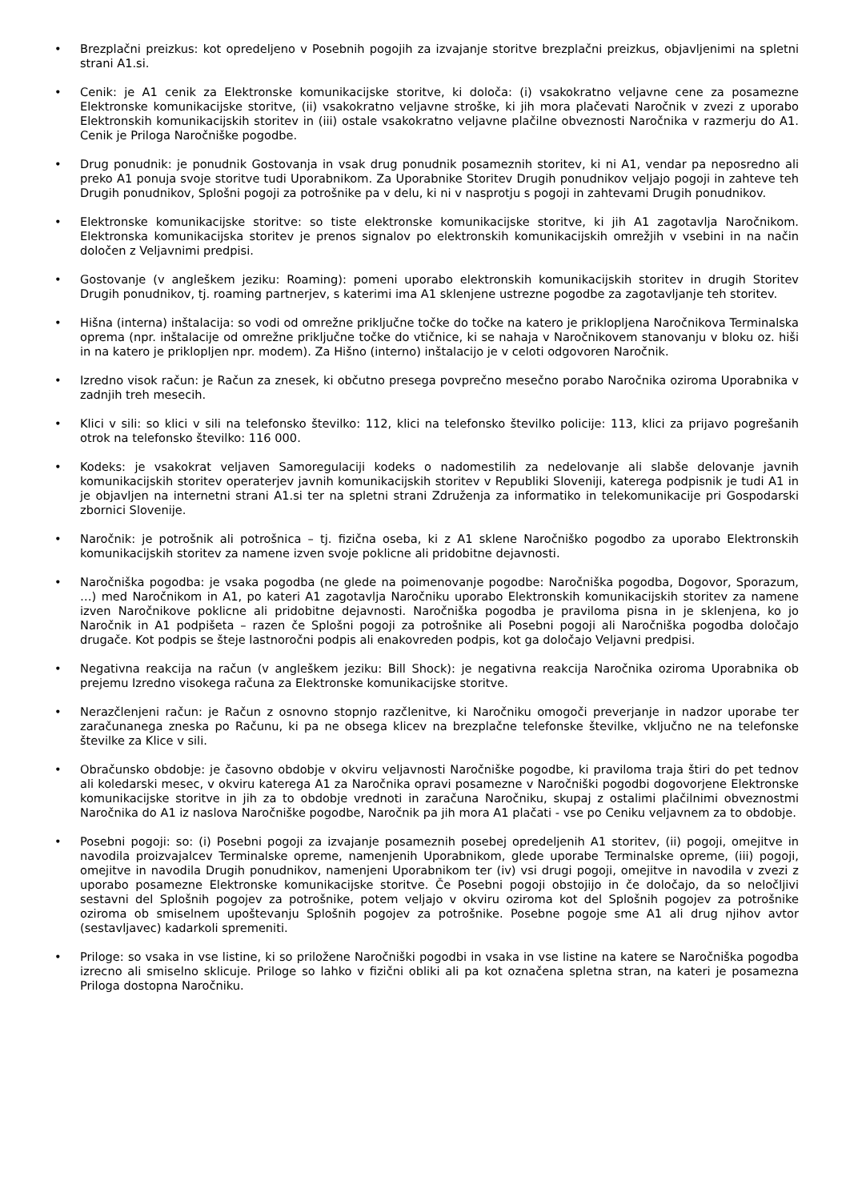• Brezplačni preizkus: kot opredeljeno v Posebnih pogojih za izvajanje storitve brezplačni preizkus, objavljenimi na spletni strani A1.si.
• Cenik: je A1 cenik za Elektronske komunikacijske storitve, ki določa: (i) vsakokratno veljavne cene za posamezne Elektronske komunikacijske storitve, (ii) vsakokratno veljavne stroške, ki jih mora plačevati Naročnik v zvezi z uporabo Elektronskih komunikacijskih storitev in (iii) ostale vsakokratno veljavne plačilne obveznosti Naročnika v razmerju do A1. Cenik je Priloga Naročniške pogodbe.
• Drug ponudnik: je ponudnik Gostovanja in vsak drug ponudnik posameznih storitev, ki ni A1, vendar pa neposredno ali preko A1 ponuja svoje storitve tudi Uporabnikom. Za Uporabnike Storitev Drugih ponudnikov veljajo pogoji in zahteve teh Drugih ponudnikov, Splošni pogoji za potrošnike pa v delu, ki ni v nasprotju s pogoji in zahtevami Drugih ponudnikov.
• Elektronske komunikacijske storitve: so tiste elektronske komunikacijske storitve, ki jih A1 zagotavlja Naročnikom. Elektronska komunikacijska storitev je prenos signalov po elektronskih komunikacijskih omrežjih v vsebini in na način določen z Veljavnimi predpisi.
• Gostovanje (v angleškem jeziku: Roaming): pomeni uporabo elektronskih komunikacijskih storitev in drugih Storitev Drugih ponudnikov, tj. roaming partnerjev, s katerimi ima A1 sklenjene ustrezne pogodbe za zagotavljanje teh storitev.
• Hišna (interna) inštalacija: so vodi od omrežne priključne točke do točke na katero je priklopljena Naročnikova Terminalska oprema (npr. inštalacije od omrežne priključne točke do vtičnice, ki se nahaja v Naročnikovem stanovanju v bloku oz. hiši in na katero je priklopljen npr. modem). Za Hišno (interno) inštalacijo je v celoti odgovoren Naročnik.
• Izredno visok račun: je Račun za znesek, ki občutno presega povprečno mesečno porabo Naročnika oziroma Uporabnika v zadnjih treh mesecih.
• Klici v sili: so klici v sili na telefonsko številko: 112, klici na telefonsko številko policije: 113, klici za prijavo pogrešanih otrok na telefonsko številko: 116 000.
• Kodeks: je vsakokrat veljaven Samoregulaciji kodeks o nadomestilih za nedelovanje ali slabše delovanje javnih komunikacijskih storitev operaterjev javnih komunikacijskih storitev v Republiki Sloveniji, katerega podpisnik je tudi A1 in je objavljen na internetni strani A1.si ter na spletni strani Združenja za informatiko in telekomunikacije pri Gospodarski zbornici Slovenije.
• Naročnik: je potrošnik ali potrošnica – tj. fizična oseba, ki z A1 sklene Naročniško pogodbo za uporabo Elektronskih komunikacijskih storitev za namene izven svoje poklicne ali pridobitne dejavnosti.
• Naročniška pogodba: je vsaka pogodba (ne glede na poimenovanje pogodbe: Naročniška pogodba, Dogovor, Sporazum, …) med Naročnikom in A1, po kateri A1 zagotavlja Naročniku uporabo Elektronskih komunikacijskih storitev za namene izven Naročnikove poklicne ali pridobitne dejavnosti. Naročniška pogodba je praviloma pisna in je sklenjena, ko jo Naročnik in A1 podpišeta – razen če Splošni pogoji za potrošnike ali Posebni pogoji ali Naročniška pogodba določajo drugače. Kot podpis se šteje lastnoročni podpis ali enakovreden podpis, kot ga določajo Veljavni predpisi.
• Negativna reakcija na račun (v angleškem jeziku: Bill Shock): je negativna reakcija Naročnika oziroma Uporabnika ob prejemu Izredno visokega računa za Elektronske komunikacijske storitve.
• Nerazčlenjeni račun: je Račun z osnovno stopnjo razčlenitve, ki Naročniku omogoči preverjanje in nadzor uporabe ter zaračunanega zneska po Računu, ki pa ne obsega klicev na brezplačne telefonske številke, vključno ne na telefonske številke za Klice v sili.
• Obračunsko obdobje: je časovno obdobje v okviru veljavnosti Naročniške pogodbe, ki praviloma traja štiri do pet tednov ali koledarski mesec, v okviru katerega A1 za Naročnika opravi posamezne v Naročniški pogodbi dogovorjene Elektronske komunikacijske storitve in jih za to obdobje vrednoti in zaračuna Naročniku, skupaj z ostalimi plačilnimi obveznostmi Naročnika do A1 iz naslova Naročniške pogodbe, Naročnik pa jih mora A1 plačati - vse po Ceniku veljavnem za to obdobje.
• Posebni pogoji: so: (i) Posebni pogoji za izvajanje posameznih posebej opredeljenih A1 storitev, (ii) pogoji, omejitve in navodila proizvajalcev Terminalske opreme, namenjenih Uporabnikom, glede uporabe Terminalske opreme, (iii) pogoji, omejitve in navodila Drugih ponudnikov, namenjeni Uporabnikom ter (iv) vsi drugi pogoji, omejitve in navodila v zvezi z uporabo posamezne Elektronske komunikacijske storitve. Če Posebni pogoji obstojijo in če določajo, da so neločljivi sestavni del Splošnih pogojev za potrošnike, potem veljajo v okviru oziroma kot del Splošnih pogojev za potrošnike oziroma ob smiselnem upoštevanju Splošnih pogojev za potrošnike. Posebne pogoje sme A1 ali drug njihov avtor (sestavljavec) kadarkoli spremeniti.
• Priloge: so vsaka in vse listine, ki so priložene Naročniški pogodbi in vsaka in vse listine na katere se Naročniška pogodba izrecno ali smiselno sklicuje. Priloge so lahko v fizični obliki ali pa kot označena spletna stran, na kateri je posamezna Priloga dostopna Naročniku.